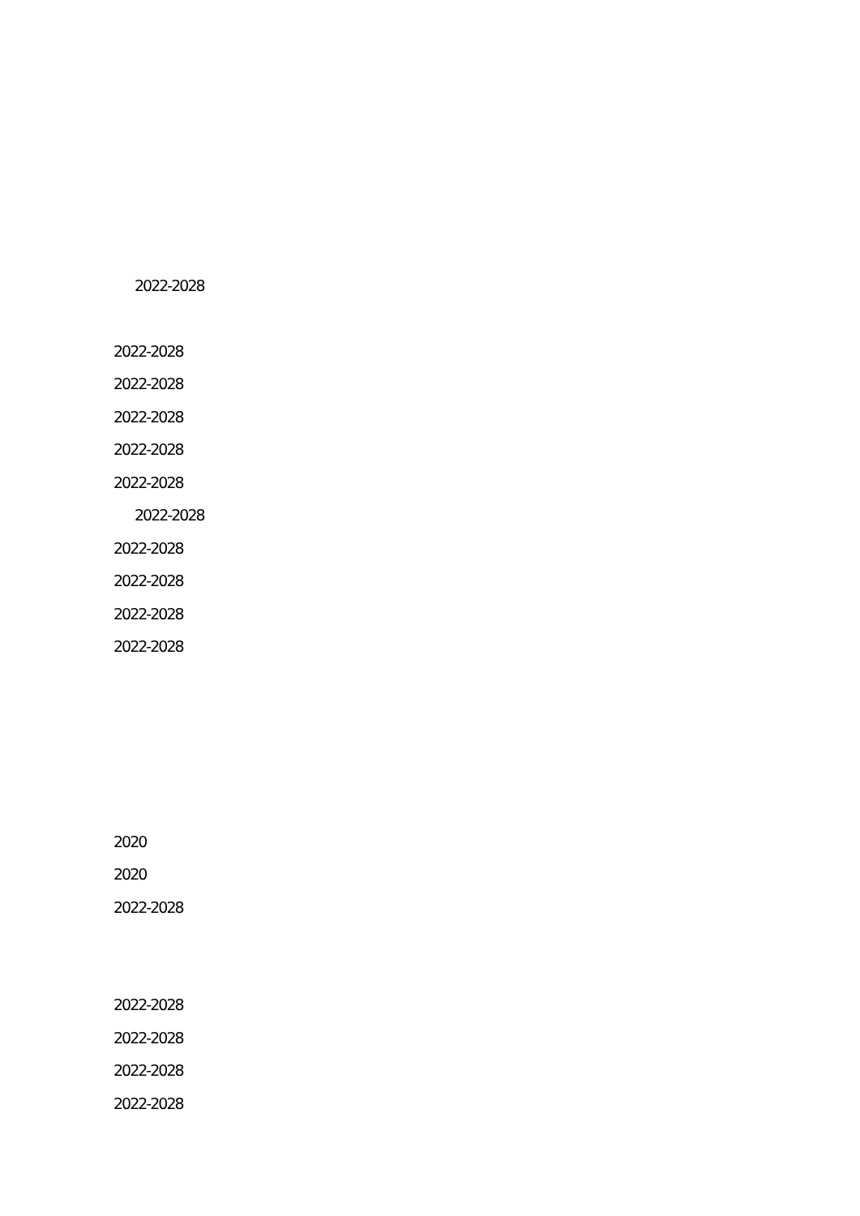2022-2028
2022-2028
2022-2028
2022-2028
2022-2028
2022-2028
2022-2028
2022-2028
2022-2028
2022-2028
2022-2028
2020
2020
2022-2028
2022-2028
2022-2028
2022-2028
2022-2028